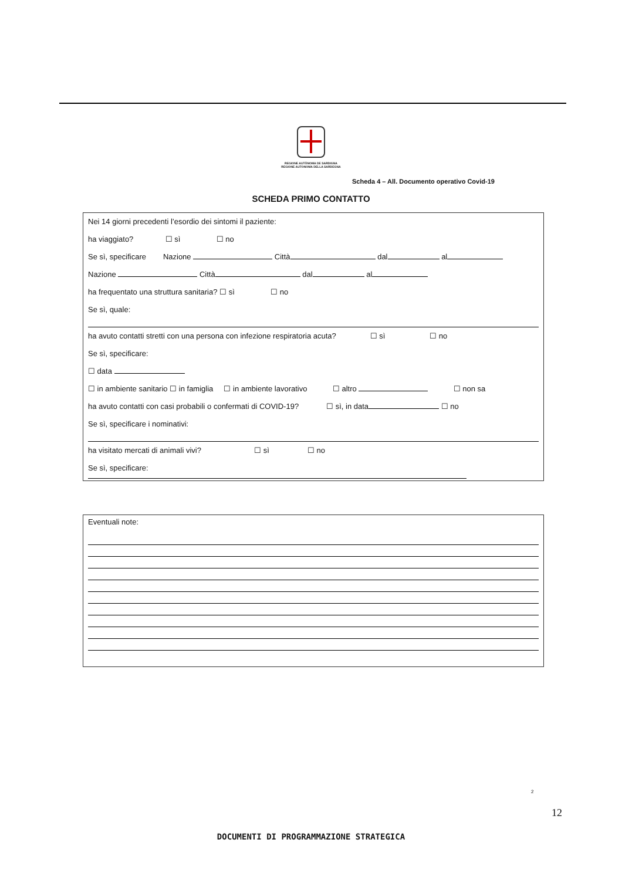REGIONE AUTÒNOMA DE SARDIGNA
REGIONE AUTONOMA DELLA SARDEGNA
Scheda 4 – All. Documento operativo Covid-19
SCHEDA PRIMO CONTATTO
Nei 14 giorni precedenti l’esordio dei sintomi il paziente:
ha viaggiato? ☐ sì ☐ no
Se sì, specificare Nazione Città dal al
Nazione Città dal al
ha frequentato una struttura sanitaria? ☐ sì ☐ no
Se sì, quale:
ha avuto contatti stretti con una persona con infezione respiratoria acuta? ☐ sì ☐ no
Se sì, specificare:
☐ data
☐ in ambiente sanitario ☐ in famiglia ☐ in ambiente lavorativo ☐ altro ☐ non sa
ha avuto contatti con casi probabili o confermati di COVID-19? ☐ sì, in data ☐ no
Se sì, specificare i nominativi:
ha visitato mercati di animali vivi? ☐ sì ☐ no
Se sì, specificare:
Eventuali note:
2
12
DOCUMENTI DI PROGRAMMAZIONE STRATEGICA